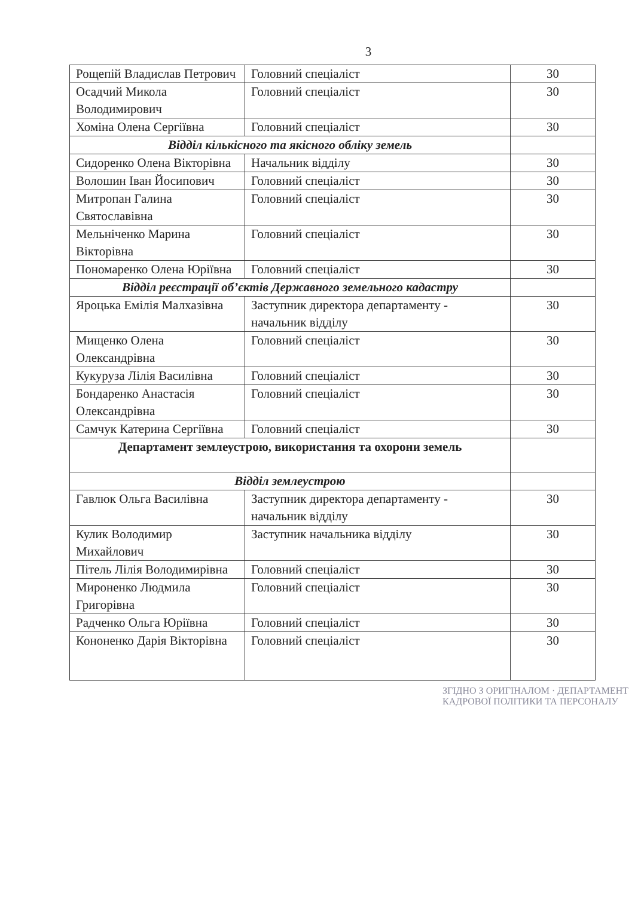3
| Рощепій Владислав Петрович | Головний спеціаліст | 30 |
| Осадчий Микола Володимирович | Головний спеціаліст | 30 |
| Хоміна Олена Сергіївна | Головний спеціаліст | 30 |
| Відділ кількісного та якісного обліку земель | | |
| Сидоренко Олена Вікторівна | Начальник відділу | 30 |
| Волошин Іван Йосипович | Головний спеціаліст | 30 |
| Митропан Галина Святославівна | Головний спеціаліст | 30 |
| Мельніченко Марина Вікторівна | Головний спеціаліст | 30 |
| Пономаренко Олена Юріївна | Головний спеціаліст | 30 |
| Відділ реєстрації об’єктів Державного земельного кадастру | | |
| Яроцька Емілія Малхазівна | Заступник директора департаменту - начальник відділу | 30 |
| Мищенко Олена Олександрівна | Головний спеціаліст | 30 |
| Кукуруза Лілія Василівна | Головний спеціаліст | 30 |
| Бондаренко Анастасія Олександрівна | Головний спеціаліст | 30 |
| Самчук Катерина Сергіївна | Головний спеціаліст | 30 |
| Департамент землеустрою, використання та охорони земель | | |
| Відділ землеустрою | | |
| Гавлюк Ольга Василівна | Заступник директора департаменту - начальник відділу | 30 |
| Кулик Володимир Михайлович | Заступник начальника відділу | 30 |
| Пітель Лілія Володимирівна | Головний спеціаліст | 30 |
| Мироненко Людмила Григорівна | Головний спеціаліст | 30 |
| Радченко Ольга Юріївна | Головний спеціаліст | 30 |
| Кононенко Дарія Вікторівна | Головний спеціаліст | 30 |
ЗГІДНО З ОРИГІНАЛОМ · ДЕПАРТАМЕНТ КАДРОВОЇ ПОЛІТИКИ ТА ПЕРСОНАЛУ